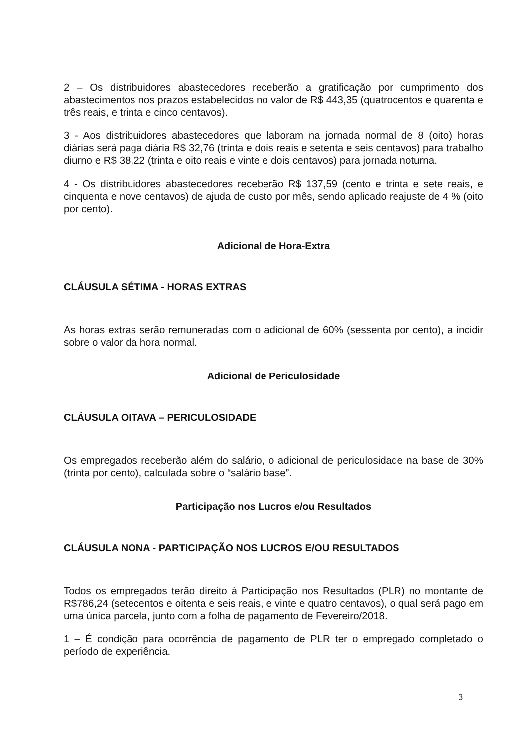2 – Os distribuidores abastecedores receberão a gratificação por cumprimento dos abastecimentos nos prazos estabelecidos no valor de R$ 443,35 (quatrocentos e quarenta e três reais, e trinta e cinco centavos).
3 - Aos distribuidores abastecedores que laboram na jornada normal de 8 (oito) horas diárias será paga diária R$ 32,76 (trinta e dois reais e setenta e seis centavos) para trabalho diurno e R$ 38,22 (trinta e oito reais e vinte e dois centavos) para jornada noturna.
4 - Os distribuidores abastecedores receberão R$ 137,59 (cento e trinta e sete reais, e cinquenta e nove centavos) de ajuda de custo por mês, sendo aplicado reajuste de 4 % (oito por cento).
Adicional de Hora-Extra
CLÁUSULA SÉTIMA - HORAS EXTRAS
As horas extras serão remuneradas com o adicional de 60% (sessenta por cento), a incidir sobre o valor da hora normal.
Adicional de Periculosidade
CLÁUSULA OITAVA – PERICULOSIDADE
Os empregados receberão além do salário, o adicional de periculosidade na base de 30% (trinta por cento), calculada sobre o “salário base”.
Participação nos Lucros e/ou Resultados
CLÁUSULA NONA - PARTICIPAÇÃO NOS LUCROS E/OU RESULTADOS
Todos os empregados terão direito à Participação nos Resultados (PLR) no montante de R$786,24 (setecentos e oitenta e seis reais, e vinte e quatro centavos), o qual será pago em uma única parcela, junto com a folha de pagamento de Fevereiro/2018.
1 – É condição para ocorrência de pagamento de PLR ter o empregado completado o período de experiência.
3